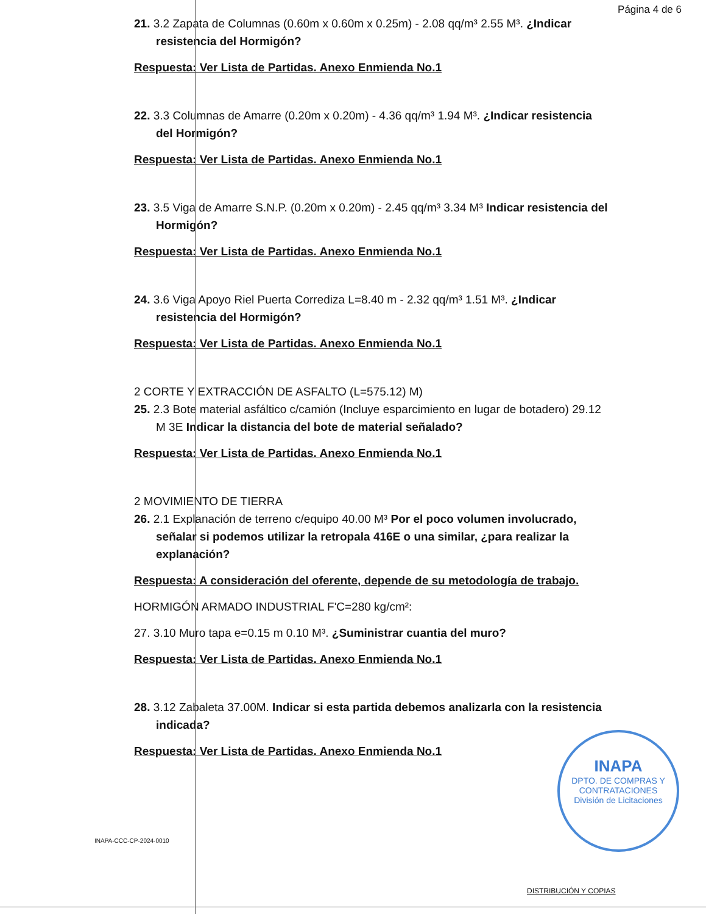Página 4 de 6
21. 3.2 Zapata de Columnas (0.60m x 0.60m x 0.25m) - 2.08 qq/m³ 2.55 M³. ¿Indicar resistencia del Hormigón?
Respuesta: Ver Lista de Partidas. Anexo Enmienda No.1
22. 3.3 Columnas de Amarre (0.20m x 0.20m) - 4.36 qq/m³ 1.94 M³. ¿Indicar resistencia del Hormigón?
Respuesta: Ver Lista de Partidas. Anexo Enmienda No.1
23. 3.5 Viga de Amarre S.N.P. (0.20m x 0.20m) - 2.45 qq/m³ 3.34 M³ Indicar resistencia del Hormigón?
Respuesta: Ver Lista de Partidas. Anexo Enmienda No.1
24. 3.6 Viga Apoyo Riel Puerta Corrediza L=8.40 m - 2.32 qq/m³ 1.51 M³. ¿Indicar resistencia del Hormigón?
Respuesta: Ver Lista de Partidas. Anexo Enmienda No.1
2 CORTE Y EXTRACCIÓN DE ASFALTO (L=575.12) M)
25. 2.3 Bote material asfáltico c/camión (Incluye esparcimiento en lugar de botadero) 29.12 M 3E Indicar la distancia del bote de material señalado?
Respuesta: Ver Lista de Partidas. Anexo Enmienda No.1
2 MOVIMIENTO DE TIERRA
26. 2.1 Explanación de terreno c/equipo 40.00 M³ Por el poco volumen involucrado, señalar si podemos utilizar la retropala 416E o una similar, ¿para realizar la explanación?
Respuesta: A consideración del oferente, depende de su metodología de trabajo.
HORMIGÓN ARMADO INDUSTRIAL F'C=280 kg/cm²:
27. 3.10 Muro tapa e=0.15 m 0.10 M³. ¿Suministrar cuantia del muro?
Respuesta: Ver Lista de Partidas. Anexo Enmienda No.1
28. 3.12 Zabaleta 37.00M. Indicar si esta partida debemos analizarla con la resistencia indicada?
Respuesta: Ver Lista de Partidas. Anexo Enmienda No.1
INAPA-CCC-CP-2024-0010
INAPA
DPTO. DE COMPRAS Y CONTRATACIONES
División de Licitaciones
DISTRIBUCIÓN Y COPIAS